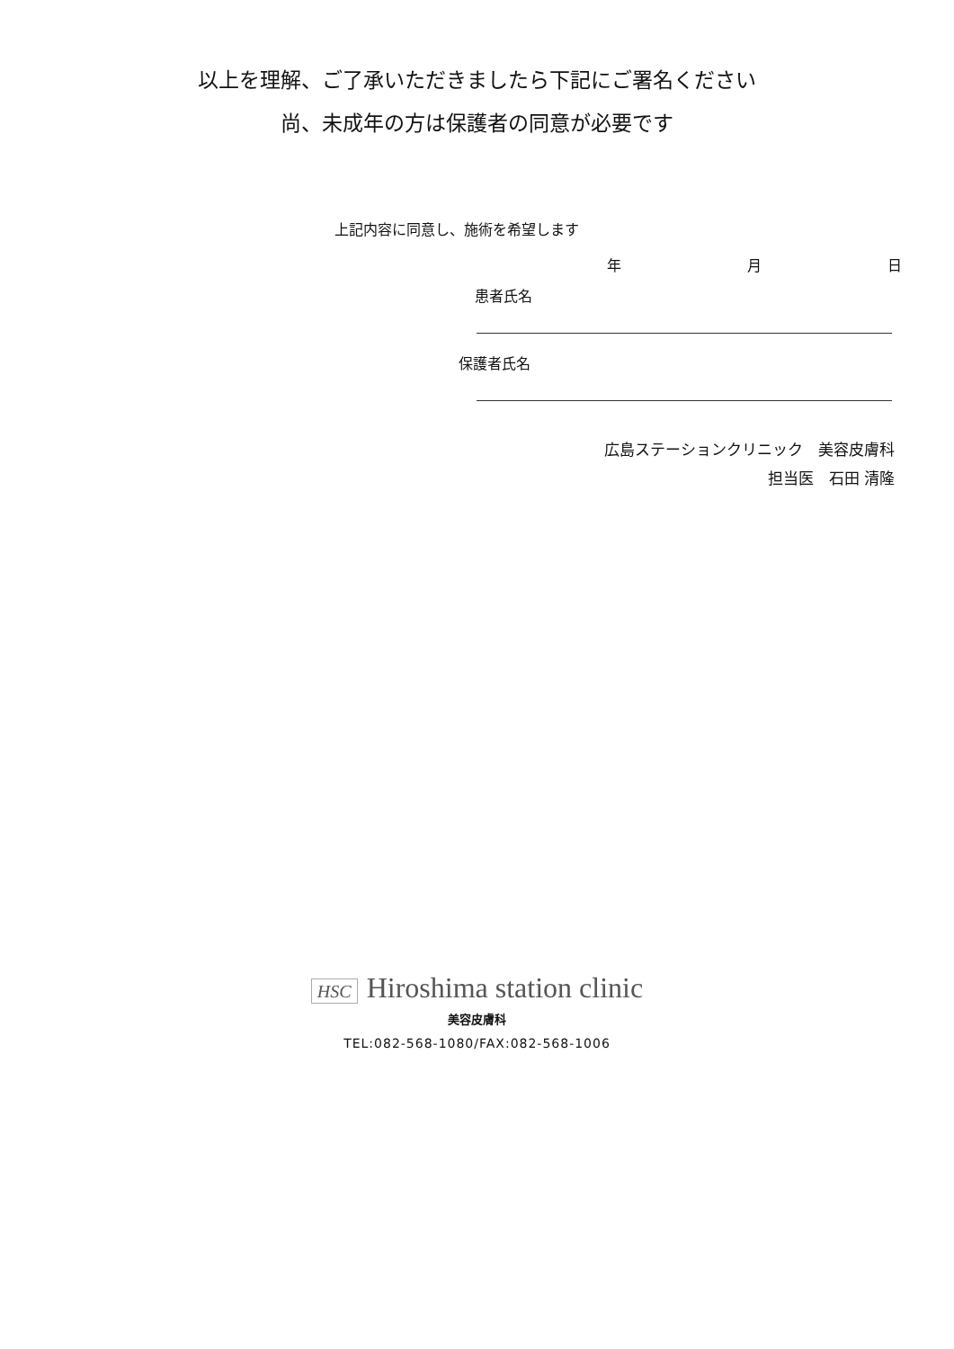以上を理解、ご了承いただきましたら下記にご署名ください
尚、未成年の方は保護者の同意が必要です
上記内容に同意し、施術を希望します
年 月 日
患者氏名
保護者氏名
広島ステーションクリニック　美容皮膚科
担当医　石田 清隆
HSC Hiroshima station clinic
美容皮膚科
TEL:082-568-1080/FAX:082-568-1006